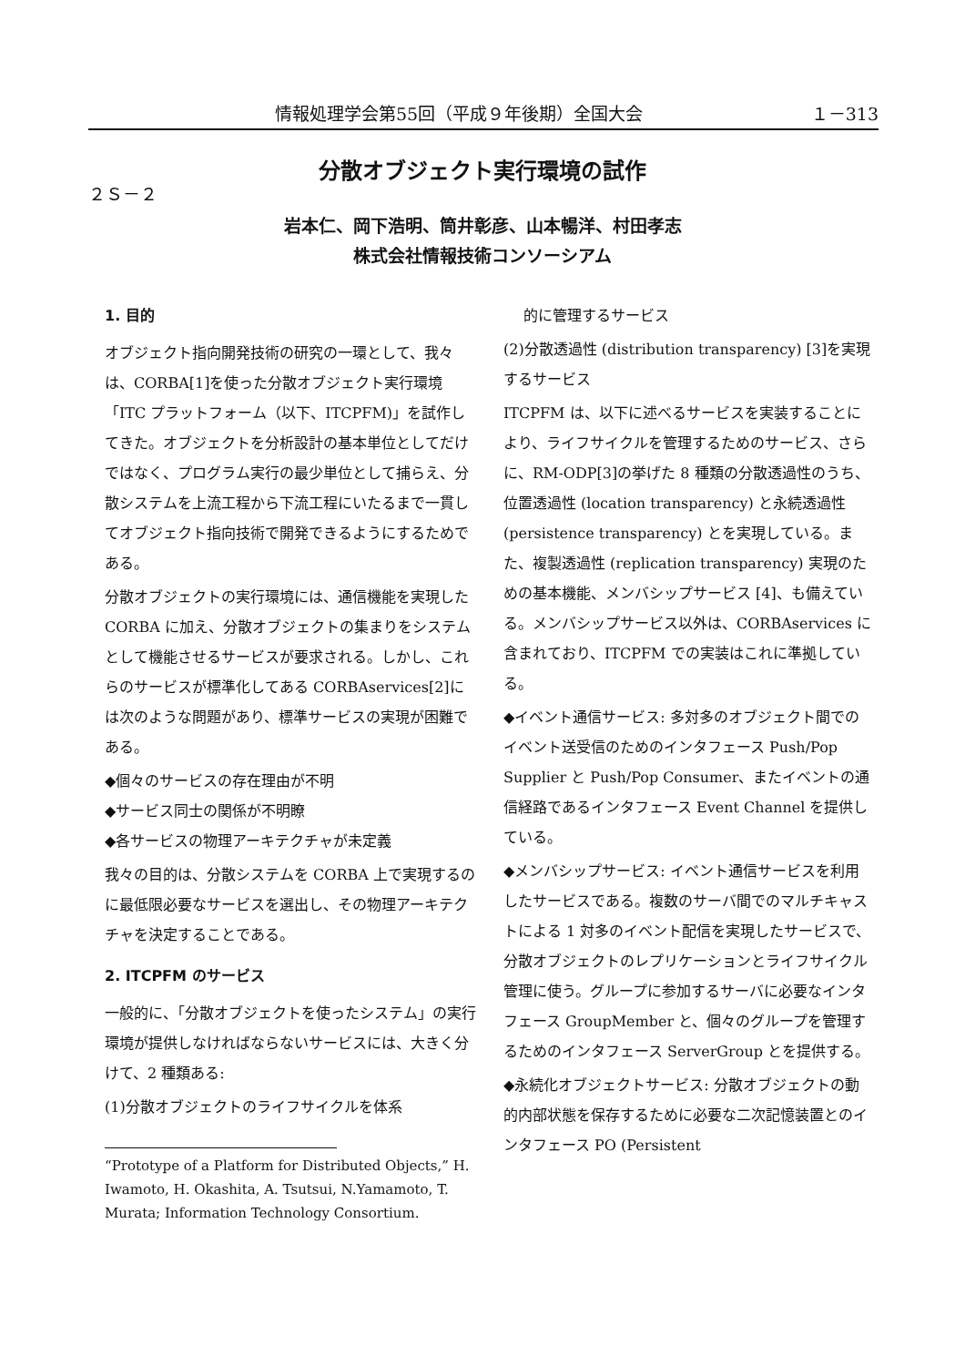情報処理学会第55回（平成９年後期）全国大会 １－313
分散オブジェクト実行環境の試作
２Ｓ－２
岩本仁、岡下浩明、筒井彰彦、山本暢洋、村田孝志
株式会社情報技術コンソーシアム
1. 目的
オブジェクト指向開発技術の研究の一環として、我々は、CORBA[1]を使った分散オブジェクト実行環境「ITC プラットフォーム（以下、ITCPFM)」を試作してきた。オブジェクトを分析設計の基本単位としてだけではなく、プログラム実行の最少単位として捕らえ、分散システムを上流工程から下流工程にいたるまで一貫してオブジェクト指向技術で開発できるようにするためである。
分散オブジェクトの実行環境には、通信機能を実現した CORBA に加え、分散オブジェクトの集まりをシステムとして機能させるサービスが要求される。しかし、これらのサービスが標準化してある CORBAservices[2]には次のような問題があり、標準サービスの実現が困難である。
◆個々のサービスの存在理由が不明
◆サービス同士の関係が不明瞭
◆各サービスの物理アーキテクチャが未定義
我々の目的は、分散システムを CORBA 上で実現するのに最低限必要なサービスを選出し、その物理アーキテクチャを決定することである。
2. ITCPFM のサービス
一般的に、「分散オブジェクトを使ったシステム」の実行環境が提供しなければならないサービスには、大きく分けて、2 種類ある:
(1)分散オブジェクトのライフサイクルを体系
“Prototype of a Platform for Distributed Objects,” H. Iwamoto, H. Okashita, A. Tsutsui, N.Yamamoto, T. Murata; Information Technology Consortium.
的に管理するサービス
(2)分散透過性 (distribution transparency) [3]を実現するサービス
ITCPFM は、以下に述べるサービスを実装することにより、ライフサイクルを管理するためのサービス、さらに、RM-ODP[3]の挙げた 8 種類の分散透過性のうち、位置透過性 (location transparency) と永続透過性 (persistence transparency) とを実現している。また、複製透過性 (replication transparency) 実現のための基本機能、メンバシップサービス [4]、も備えている。メンバシップサービス以外は、CORBAservices に含まれており、ITCPFM での実装はこれに準拠している。
◆イベント通信サービス: 多対多のオブジェクト間でのイベント送受信のためのインタフェース Push/Pop Supplier と Push/Pop Consumer、またイベントの通信経路であるインタフェース Event Channel を提供している。
◆メンバシップサービス: イベント通信サービスを利用したサービスである。複数のサーバ間でのマルチキャストによる 1 対多のイベント配信を実現したサービスで、分散オブジェクトのレプリケーションとライフサイクル管理に使う。グループに参加するサーバに必要なインタフェース GroupMember と、個々のグループを管理するためのインタフェース ServerGroup とを提供する。
◆永続化オブジェクトサービス: 分散オブジェクトの動的内部状態を保存するために必要な二次記憶装置とのインタフェース PO (Persistent